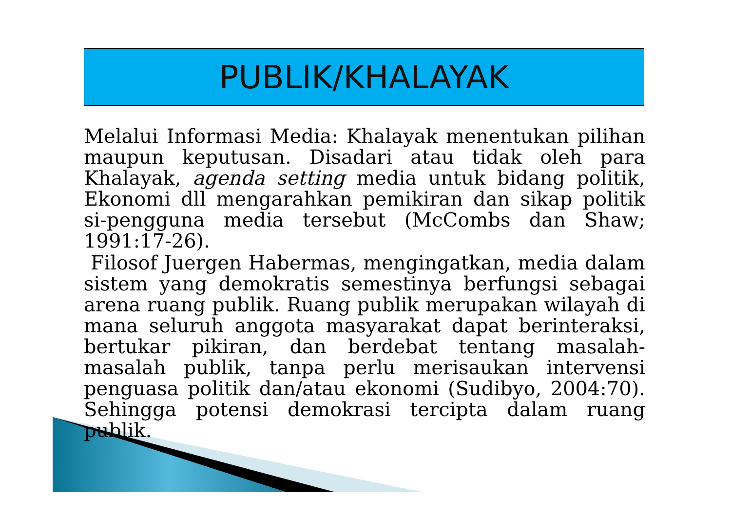PUBLIK/KHALAYAK
Melalui Informasi Media: Khalayak menentukan pilihan maupun keputusan. Disadari atau tidak oleh para Khalayak, agenda setting media untuk bidang politik, Ekonomi dll mengarahkan pemikiran dan sikap politik si-pengguna media tersebut (McCombs dan Shaw; 1991:17-26).
Filosof Juergen Habermas, mengingatkan, media dalam sistem yang demokratis semestinya berfungsi sebagai arena ruang publik. Ruang publik merupakan wilayah di mana seluruh anggota masyarakat dapat berinteraksi, bertukar pikiran, dan berdebat tentang masalah-masalah publik, tanpa perlu merisaukan intervensi penguasa politik dan/atau ekonomi (Sudibyo, 2004:70). Sehingga potensi demokrasi tercipta dalam ruang publik.